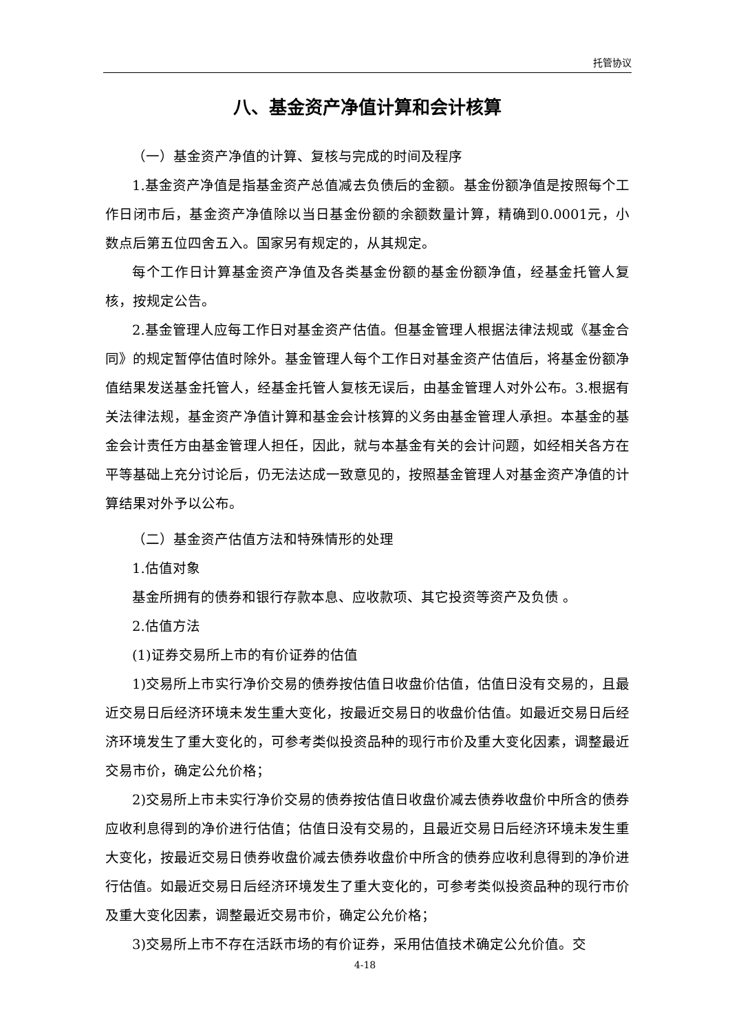托管协议
八、基金资产净值计算和会计核算
（一）基金资产净值的计算、复核与完成的时间及程序
1.基金资产净值是指基金资产总值减去负债后的金额。基金份额净值是按照每个工作日闭市后，基金资产净值除以当日基金份额的余额数量计算，精确到0.0001元，小数点后第五位四舍五入。国家另有规定的，从其规定。
每个工作日计算基金资产净值及各类基金份额的基金份额净值，经基金托管人复核，按规定公告。
2.基金管理人应每工作日对基金资产估值。但基金管理人根据法律法规或《基金合同》的规定暂停估值时除外。基金管理人每个工作日对基金资产估值后，将基金份额净值结果发送基金托管人，经基金托管人复核无误后，由基金管理人对外公布。3.根据有关法律法规，基金资产净值计算和基金会计核算的义务由基金管理人承担。本基金的基金会计责任方由基金管理人担任，因此，就与本基金有关的会计问题，如经相关各方在平等基础上充分讨论后，仍无法达成一致意见的，按照基金管理人对基金资产净值的计算结果对外予以公布。
（二）基金资产估值方法和特殊情形的处理
1.估值对象
基金所拥有的债券和银行存款本息、应收款项、其它投资等资产及负债 。
2.估值方法
(1)证券交易所上市的有价证券的估值
1)交易所上市实行净价交易的债券按估值日收盘价估值，估值日没有交易的，且最近交易日后经济环境未发生重大变化，按最近交易日的收盘价估值。如最近交易日后经济环境发生了重大变化的，可参考类似投资品种的现行市价及重大变化因素，调整最近交易市价，确定公允价格；
2)交易所上市未实行净价交易的债券按估值日收盘价减去债券收盘价中所含的债券应收利息得到的净价进行估值；估值日没有交易的，且最近交易日后经济环境未发生重大变化，按最近交易日债券收盘价减去债券收盘价中所含的债券应收利息得到的净价进行估值。如最近交易日后经济环境发生了重大变化的，可参考类似投资品种的现行市价及重大变化因素，调整最近交易市价，确定公允价格；
3)交易所上市不存在活跃市场的有价证券，采用估值技术确定公允价值。交
4-18